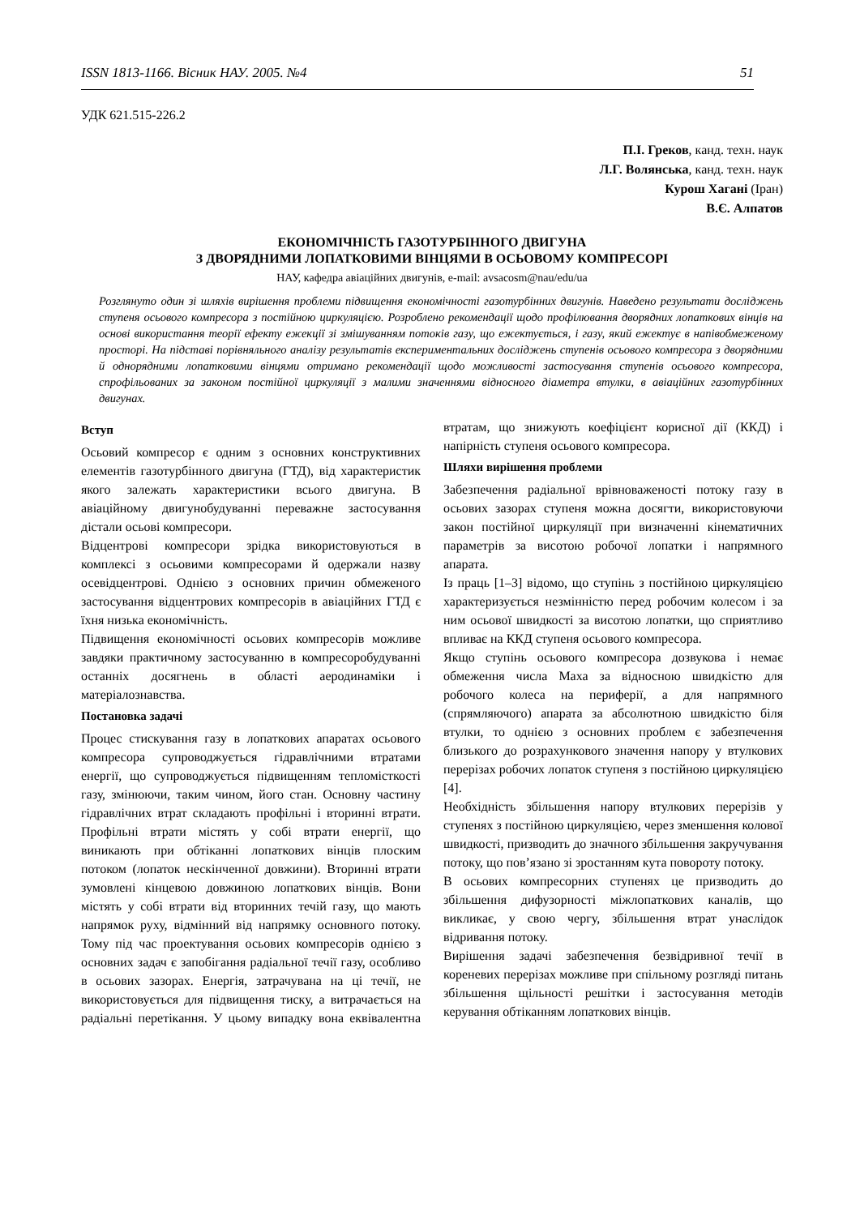ISSN 1813-1166. Вісник НАУ. 2005. №4 51
УДК 621.515-226.2
П.І. Греков, канд. техн. наук
Л.Г. Волянська, канд. техн. наук
Курош Хагані (Іран)
В.Є. Алпатов
ЕКОНОМІЧНІСТЬ ГАЗОТУРБІННОГО ДВИГУНА
З ДВОРЯДНИМИ ЛОПАТКОВИМИ ВІНЦЯМИ В ОСЬОВОМУ КОМПРЕСОРІ
НАУ, кафедра авіаційних двигунів, e-mail: avsacosm@nau/edu/ua
Розглянуто один зі шляхів вирішення проблеми підвищення економічності газотурбінних двигунів. Наведено результати досліджень ступеня осьового компресора з постійною циркуляцією. Розроблено рекомендації щодо профілювання дворядних лопаткових вінців на основі використання теорії ефекту ежекції зі змішуванням потоків газу, що ежектується, і газу, який ежектує в напівобмеженому просторі. На підставі порівняльного аналізу результатів експериментальних досліджень ступенів осьового компресора з дворядними й однорядними лопатковими вінцями отримано рекомендації щодо можливості застосування ступенів осьового компресора, спрофільованих за законом постійної циркуляції з малими значеннями відносного діаметра втулки, в авіаційних газотурбінних двигунах.
Вступ
Осьовий компресор є одним з основних конструктивних елементів газотурбінного двигуна (ГТД), від характеристик якого залежать характеристики всього двигуна. В авіаційному двигунобудуванні переважне застосування дістали осьові компресори.
Відцентрові компресори зрідка використовуються в комплексі з осьовими компресорами й одержали назву осевідцентрові. Однією з основних причин обмеженого застосування відцентрових компресорів в авіаційних ГТД є їхня низька економічність.
Підвищення економічності осьових компресорів можливе завдяки практичному застосуванню в компресоробудуванні останніх досягнень в області аеродинаміки і матеріалознавства.
Постановка задачі
Процес стискування газу в лопаткових апаратах осьового компресора супроводжується гідравлічними втратами енергії, що супроводжується підвищенням тепломісткості газу, змінюючи, таким чином, його стан. Основну частину гідравлічних втрат складають профільні і вторинні втрати. Профільні втрати містять у собі втрати енергії, що виникають при обтіканні лопаткових вінців плоским потоком (лопаток нескінченної довжини). Вторинні втрати зумовлені кінцевою довжиною лопаткових вінців. Вони містять у собі втрати від вторинних течій газу, що мають напрямок руху, відмінний від напрямку основного потоку. Тому під час проектування осьових компресорів однією з основних задач є запобігання радіальної течії газу, особливо в осьових зазорах. Енергія, затрачувана на ці течії, не використовується для підвищення тиску, а витрачається на радіальні перетікання. У цьому випадку вона еквівалентна втратам, що знижують коефіцієнт корисної дії (ККД) і напірність ступеня осьового компресора.
Шляхи вирішення проблеми
Забезпечення радіальної врівноваженості потоку газу в осьових зазорах ступеня можна досягти, використовуючи закон постійної циркуляції при визначенні кінематичних параметрів за висотою робочої лопатки і напрямного апарата.
Із праць [1–3] відомо, що ступінь з постійною циркуляцією характеризується незмінністю перед робочим колесом і за ним осьової швидкості за висотою лопатки, що сприятливо впливає на ККД ступеня осьового компресора.
Якщо ступінь осьового компресора дозвукова і немає обмеження числа Маха за відносною швидкістю для робочого колеса на периферії, а для напрямного (спрямляючого) апарата за абсолютною швидкістю біля втулки, то однією з основних проблем є забезпечення близького до розрахункового значення напору у втулкових перерізах робочих лопаток ступеня з постійною циркуляцією [4].
Необхідність збільшення напору втулкових перерізів у ступенях з постійною циркуляцією, через зменшення колової швидкості, призводить до значного збільшення закручування потоку, що пов’язано зі зростанням кута повороту потоку.
В осьових компресорних ступенях це призводить до збільшення дифузорності міжлопаткових каналів, що викликає, у свою чергу, збільшення втрат унаслідок відривання потоку.
Вирішення задачі забезпечення безвідривної течії в кореневих перерізах можливе при спільному розгляді питань збільшення щільності решітки і застосування методів керування обтіканням лопаткових вінців.